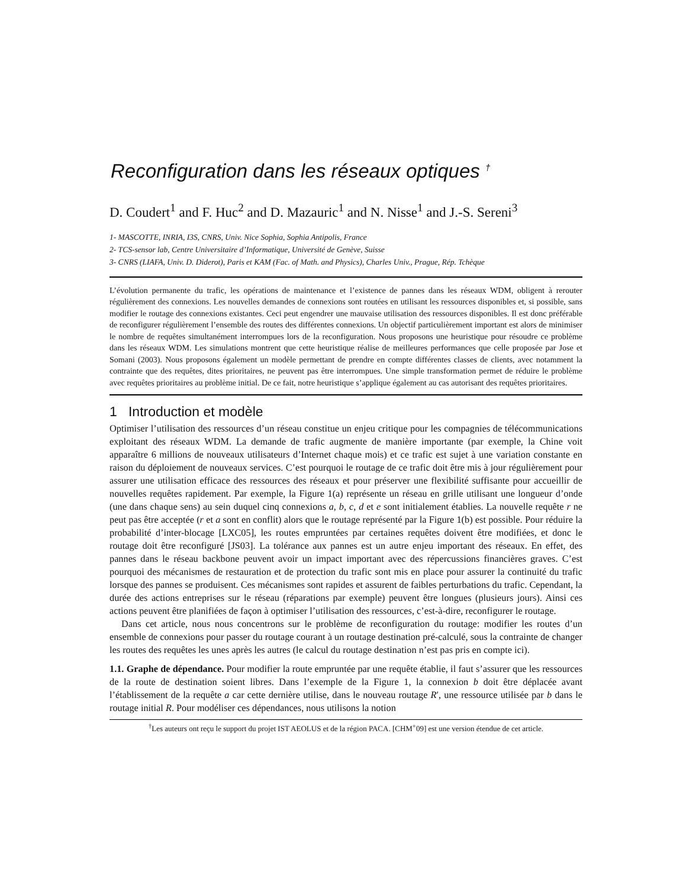Reconfiguration dans les réseaux optiques <sup>†</sup>
D. Coudert<sup>1</sup> and F. Huc<sup>2</sup> and D. Mazauric<sup>1</sup> and N. Nisse<sup>1</sup> and J.-S. Sereni<sup>3</sup>
1- MASCOTTE, INRIA, I3S, CNRS, Univ. Nice Sophia, Sophia Antipolis, France
2- TCS-sensor lab, Centre Universitaire d’Informatique, Université de Genève, Suisse
3- CNRS (LIAFA, Univ. D. Diderot), Paris et KAM (Fac. of Math. and Physics), Charles Univ., Prague, Rép. Tchèque
L’évolution permanente du trafic, les opérations de maintenance et l’existence de pannes dans les réseaux WDM, obligent à rerouter régulièrement des connexions. Les nouvelles demandes de connexions sont routées en utilisant les ressources disponibles et, si possible, sans modifier le routage des connexions existantes. Ceci peut engendrer une mauvaise utilisation des ressources disponibles. Il est donc préférable de reconfigurer régulièrement l’ensemble des routes des différentes connexions. Un objectif particulièrement important est alors de minimiser le nombre de requêtes simultanément interrompues lors de la reconfiguration. Nous proposons une heuristique pour résoudre ce problème dans les réseaux WDM. Les simulations montrent que cette heuristique réalise de meilleures performances que celle proposée par Jose et Somani (2003). Nous proposons également un modèle permettant de prendre en compte différentes classes de clients, avec notamment la contrainte que des requêtes, dites prioritaires, ne peuvent pas être interrompues. Une simple transformation permet de réduire le problème avec requêtes prioritaires au problème initial. De ce fait, notre heuristique s’applique également au cas autorisant des requêtes prioritaires.
1 Introduction et modèle
Optimiser l’utilisation des ressources d’un réseau constitue un enjeu critique pour les compagnies de télécommunications exploitant des réseaux WDM. La demande de trafic augmente de manière importante (par exemple, la Chine voit apparaître 6 millions de nouveaux utilisateurs d’Internet chaque mois) et ce trafic est sujet à une variation constante en raison du déploiement de nouveaux services. C’est pourquoi le routage de ce trafic doit être mis à jour régulièrement pour assurer une utilisation efficace des ressources des réseaux et pour préserver une flexibilité suffisante pour accueillir de nouvelles requêtes rapidement. Par exemple, la Figure 1(a) représente un réseau en grille utilisant une longueur d’onde (une dans chaque sens) au sein duquel cinq connexions a, b, c, d et e sont initialement établies. La nouvelle requête r ne peut pas être acceptée (r et a sont en conflit) alors que le routage représenté par la Figure 1(b) est possible. Pour réduire la probabilité d’inter-blocage [LXC05], les routes empruntées par certaines requêtes doivent être modifiées, et donc le routage doit être reconfiguré [JS03]. La tolérance aux pannes est un autre enjeu important des réseaux. En effet, des pannes dans le réseau backbone peuvent avoir un impact important avec des répercussions financières graves. C’est pourquoi des mécanismes de restauration et de protection du trafic sont mis en place pour assurer la continuité du trafic lorsque des pannes se produisent. Ces mécanismes sont rapides et assurent de faibles perturbations du trafic. Cependant, la durée des actions entreprises sur le réseau (réparations par exemple) peuvent être longues (plusieurs jours). Ainsi ces actions peuvent être planifiées de façon à optimiser l’utilisation des ressources, c’est-à-dire, reconfigurer le routage.
Dans cet article, nous nous concentrons sur le problème de reconfiguration du routage: modifier les routes d’un ensemble de connexions pour passer du routage courant à un routage destination pré-calculé, sous la contrainte de changer les routes des requêtes les unes après les autres (le calcul du routage destination n’est pas pris en compte ici).
1.1. Graphe de dépendance. Pour modifier la route empruntée par une requête établie, il faut s’assurer que les ressources de la route de destination soient libres. Dans l’exemple de la Figure 1, la connexion b doit être déplacée avant l’établissement de la requête a car cette dernière utilise, dans le nouveau routage R′, une ressource utilisée par b dans le routage initial R. Pour modéliser ces dépendances, nous utilisons la notion
<sup>†</sup> Les auteurs ont reçu le support du projet IST AEOLUS et de la région PACA. [CHM<sup>+</sup>09] est une version étendue de cet article.